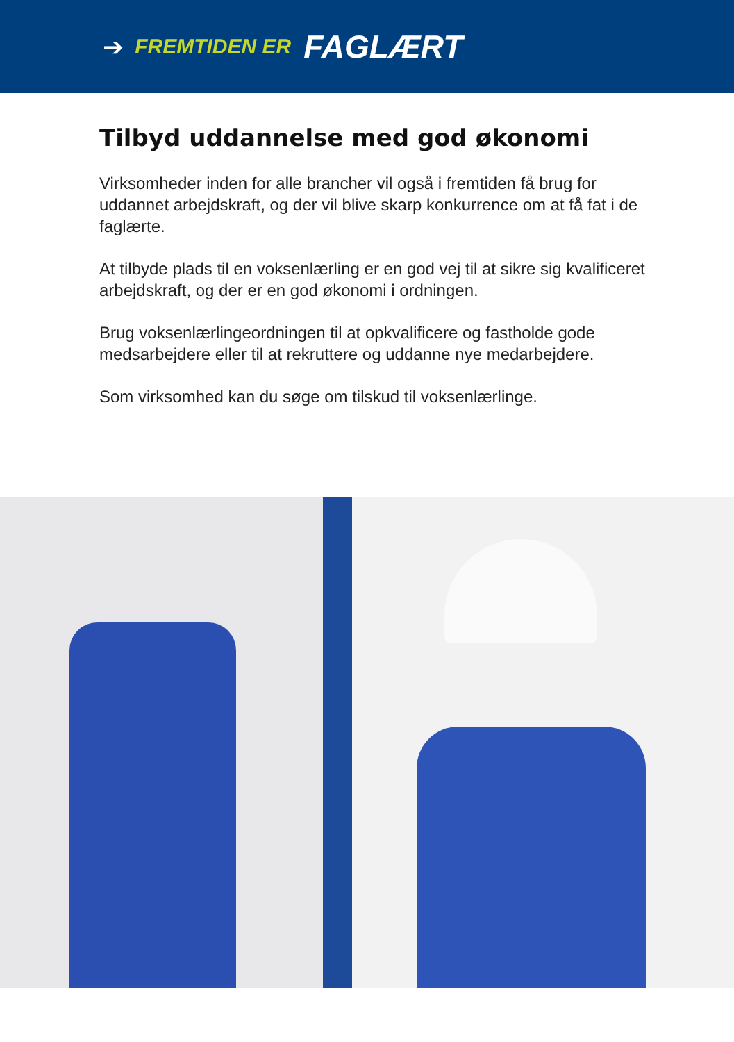➔ FREMTIDEN ER FAGLÆRT
Tilbyd uddannelse med god økonomi
Virksomheder inden for alle brancher vil også i fremtiden få brug for uddannet arbejdskraft, og der vil blive skarp konkurrence om at få fat i de faglærte.
At tilbyde plads til en voksenlærling er en god vej til at sikre sig kvalificeret arbejdskraft, og der er en god økonomi i ordningen.
Brug voksenlærlingeordningen til at opkvalificere og fastholde gode medsarbejdere eller til at rekruttere og uddanne nye medarbejdere.
Som virksomhed kan du søge om tilskud til voksenlærlinge.